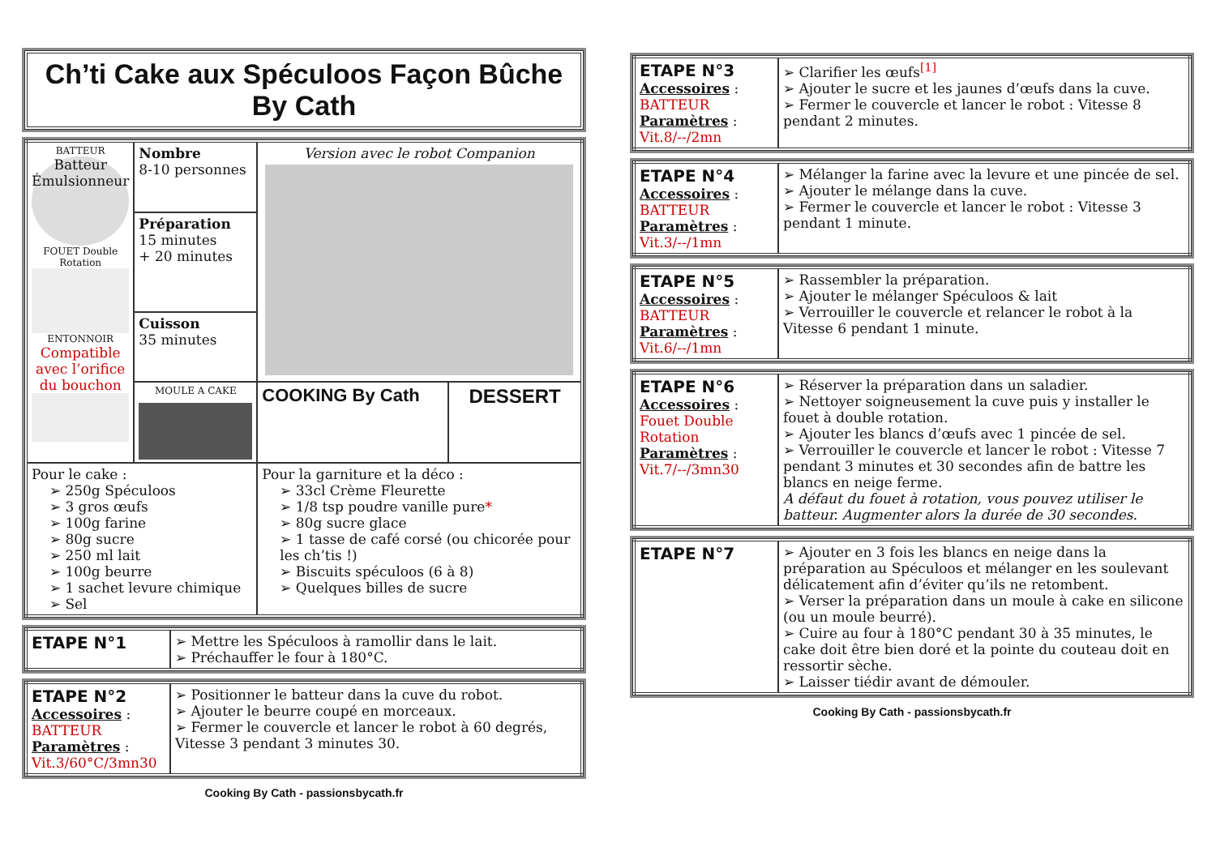Ch’ti Cake aux Spéculoos Façon Bûche By Cath
| BATTEUR Batteur Émulsionneur FOUET Double Rotation ENTONNOIR Compatible avec l’orifice du bouchon | Nombre 8-10 personnes | Version avec le robot Companion | |
| | Préparation 15 minutes + 20 minutes | | |
| | Cuisson 35 minutes | | |
| | MOULE A CAKE | COOKING By Cath | DESSERT |
| Pour le cake : ➢ 250g Spéculoos ➢ 3 gros œufs ➢ 100g farine ➢ 80g sucre ➢ 250 ml lait ➢ 100g beurre ➢ 1 sachet levure chimique ➢ Sel | | Pour la garniture et la déco : ➢ 33cl Crème Fleurette ➢ 1/8 tsp poudre vanille pure * ➢ 80g sucre glace ➢ 1 tasse de café corsé (ou chicorée pour les ch’tis !) ➢ Biscuits spéculoos (6 à 8) ➢ Quelques billes de sucre | |
| ETAPE N°1 | ➢ Mettre les Spéculoos à ramollir dans le lait. ➢ Préchauffer le four à 180°C. |
| ETAPE N°2 Accessoires : BATTEUR Paramètres : Vit.3/60°C/3mn30 | ➢ Positionner le batteur dans la cuve du robot. ➢ Ajouter le beurre coupé en morceaux. ➢ Fermer le couvercle et lancer le robot à 60 degrés, Vitesse 3 pendant 3 minutes 30. |
Cooking By Cath - passionsbycath.fr
| ETAPE N°3 Accessoires : BATTEUR Paramètres : Vit.8/--/2mn | ➢ Clarifier les œufs<sup>[1]</sup> ➢ Ajouter le sucre et les jaunes d’œufs dans la cuve. ➢ Fermer le couvercle et lancer le robot : Vitesse 8 pendant 2 minutes. |
| ETAPE N°4 Accessoires : BATTEUR Paramètres : Vit.3/--/1mn | ➢ Mélanger la farine avec la levure et une pincée de sel. ➢ Ajouter le mélange dans la cuve. ➢ Fermer le couvercle et lancer le robot : Vitesse 3 pendant 1 minute. |
| ETAPE N°5 Accessoires : BATTEUR Paramètres : Vit.6/--/1mn | ➢ Rassembler la préparation. ➢ Ajouter le mélanger Spéculoos & lait ➢ Verrouiller le couvercle et relancer le robot à la Vitesse 6 pendant 1 minute. |
| ETAPE N°6 Accessoires : Fouet Double Rotation Paramètres : Vit.7/--/3mn30 | ➢ Réserver la préparation dans un saladier. ➢ Nettoyer soigneusement la cuve puis y installer le fouet à double rotation. ➢ Ajouter les blancs d’œufs avec 1 pincée de sel. ➢ Verrouiller le couvercle et lancer le robot : Vitesse 7 pendant 3 minutes et 30 secondes afin de battre les blancs en neige ferme. A défaut du fouet à rotation, vous pouvez utiliser le batteur. Augmenter alors la durée de 30 secondes. |
| ETAPE N°7 | ➢ Ajouter en 3 fois les blancs en neige dans la préparation au Spéculoos et mélanger en les soulevant délicatement afin d’éviter qu’ils ne retombent. ➢ Verser la préparation dans un moule à cake en silicone (ou un moule beurré). ➢ Cuire au four à 180°C pendant 30 à 35 minutes, le cake doit être bien doré et la pointe du couteau doit en ressortir sèche. ➢ Laisser tiédir avant de démouler. |
Cooking By Cath - passionsbycath.fr